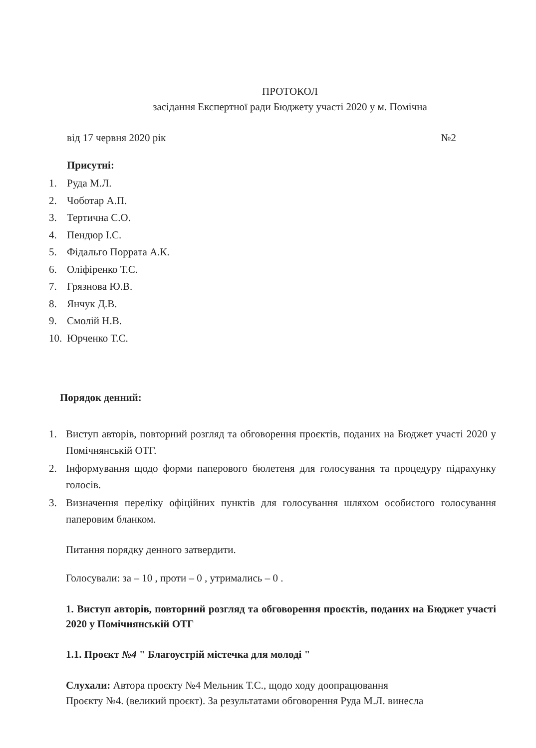ПРОТОКОЛ
засідання Експертної ради Бюджету участі 2020 у м. Помічна
від 17 червня 2020 рік №2
Присутні:
1. Руда М.Л.
2. Чоботар А.П.
3. Тертична С.О.
4. Пендюр І.С.
5. Фідальго Поррата А.К.
6. Оліфіренко Т.С.
7. Грязнова Ю.В.
8. Янчук Д.В.
9. Смолій Н.В.
10. Юрченко Т.С.
Порядок денний:
1. Виступ авторів, повторний розгляд та обговорення проєктів, поданих на Бюджет участі 2020 у Помічнянській ОТГ.
2. Інформування щодо форми паперового бюлетеня для голосування та процедуру підрахунку голосів.
3. Визначення переліку офіційних пунктів для голосування шляхом особистого голосування паперовим бланком.
Питання порядку денного затвердити.
Голосували: за – 10 , проти – 0 , утримались – 0 .
1. Виступ авторів, повторний розгляд та обговорення проєктів, поданих на Бюджет участі 2020 у Помічнянській ОТГ
1.1. Проєкт №4 " Благоустрій містечка для молоді "
Слухали: Автора проєкту №4 Мельник Т.С., щодо ходу доопрацювання
Проєкту №4. (великий проєкт). За результатами обговорення Руда М.Л. винесла